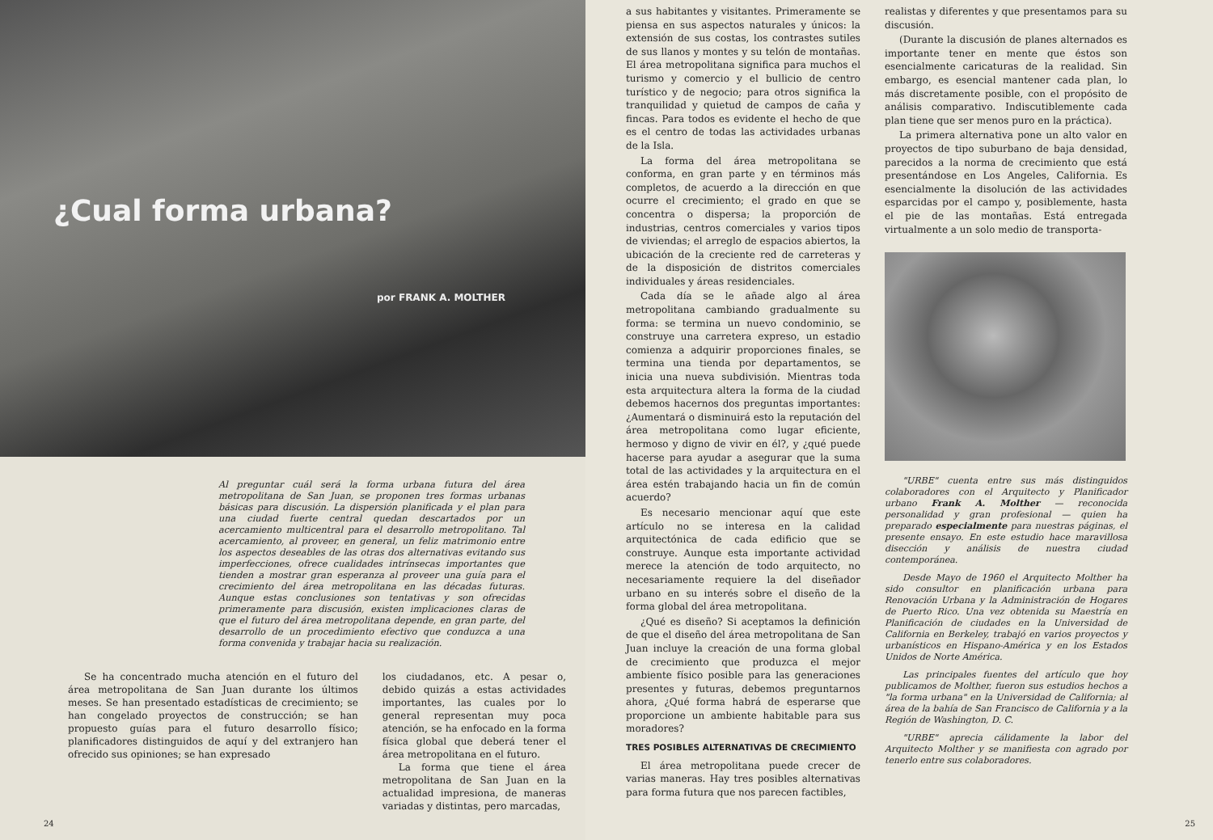¿Cual forma urbana?
por FRANK A. MOLTHER
Al preguntar cuál será la forma urbana futura del área metropolitana de San Juan, se proponen tres formas urbanas básicas para discusión. La dispersión planificada y el plan para una ciudad fuerte central quedan descartados por un acercamiento multicentral para el desarrollo metropolitano. Tal acercamiento, al proveer, en general, un feliz matrimonio entre los aspectos deseables de las otras dos alternativas evitando sus imperfecciones, ofrece cualidades intrínsecas importantes que tienden a mostrar gran esperanza al proveer una guía para el crecimiento del área metropolitana en las décadas futuras. Aunque estas conclusiones son tentativas y son ofrecidas primeramente para discusión, existen implicaciones claras de que el futuro del área metropolitana depende, en gran parte, del desarrollo de un procedimiento efectivo que conduzca a una forma convenida y trabajar hacia su realización.
Se ha concentrado mucha atención en el futuro del área metropolitana de San Juan durante los últimos meses. Se han presentado estadísticas de crecimiento; se han congelado proyectos de construcción; se han propuesto guías para el futuro desarrollo físico; planificadores distinguidos de aquí y del extranjero han ofrecido sus opiniones; se han expresado
los ciudadanos, etc. A pesar o, debido quizás a estas actividades importantes, las cuales por lo general representan muy poca atención, se ha enfocado en la forma física global que deberá tener el área metropolitana en el futuro.
La forma que tiene el área metropolitana de San Juan en la actualidad impresiona, de maneras variadas y distintas, pero marcadas,
24
a sus habitantes y visitantes. Primeramente se piensa en sus aspectos naturales y únicos: la extensión de sus costas, los contrastes sutiles de sus llanos y montes y su telón de montañas. El área metropolitana significa para muchos el turismo y comercio y el bullicio de centro turístico y de negocio; para otros significa la tranquilidad y quietud de campos de caña y fincas. Para todos es evidente el hecho de que es el centro de todas las actividades urbanas de la Isla.
La forma del área metropolitana se conforma, en gran parte y en términos más completos, de acuerdo a la dirección en que ocurre el crecimiento; el grado en que se concentra o dispersa; la proporción de industrias, centros comerciales y varios tipos de viviendas; el arreglo de espacios abiertos, la ubicación de la creciente red de carreteras y de la disposición de distritos comerciales individuales y áreas residenciales.
Cada día se le añade algo al área metropolitana cambiando gradualmente su forma: se termina un nuevo condominio, se construye una carretera expreso, un estadio comienza a adquirir proporciones finales, se termina una tienda por departamentos, se inicia una nueva subdivisión. Mientras toda esta arquitectura altera la forma de la ciudad debemos hacernos dos preguntas importantes: ¿Aumentará o disminuirá esto la reputación del área metropolitana como lugar eficiente, hermoso y digno de vivir en él?, y ¿qué puede hacerse para ayudar a asegurar que la suma total de las actividades y la arquitectura en el área estén trabajando hacia un fin de común acuerdo?
Es necesario mencionar aquí que este artículo no se interesa en la calidad arquitectónica de cada edificio que se construye. Aunque esta importante actividad merece la atención de todo arquitecto, no necesariamente requiere la del diseñador urbano en su interés sobre el diseño de la forma global del área metropolitana.
¿Qué es diseño? Si aceptamos la definición de que el diseño del área metropolitana de San Juan incluye la creación de una forma global de crecimiento que produzca el mejor ambiente físico posible para las generaciones presentes y futuras, debemos preguntarnos ahora, ¿Qué forma habrá de esperarse que proporcione un ambiente habitable para sus moradores?
TRES POSIBLES ALTERNATIVAS DE CRECIMIENTO
El área metropolitana puede crecer de varias maneras. Hay tres posibles alternativas para forma futura que nos parecen factibles,
realistas y diferentes y que presentamos para su discusión.
(Durante la discusión de planes alternados es importante tener en mente que éstos son esencialmente caricaturas de la realidad. Sin embargo, es esencial mantener cada plan, lo más discretamente posible, con el propósito de análisis comparativo. Indiscutiblemente cada plan tiene que ser menos puro en la práctica).
La primera alternativa pone un alto valor en proyectos de tipo suburbano de baja densidad, parecidos a la norma de crecimiento que está presentándose en Los Angeles, California. Es esencialmente la disolución de las actividades esparcidas por el campo y, posiblemente, hasta el pie de las montañas. Está entregada virtualmente a un solo medio de transporta-
"URBE" cuenta entre sus más distinguidos colaboradores con el Arquitecto y Planificador urbano Frank A. Molther — reconocida personalidad y gran profesional — quien ha preparado especialmente para nuestras páginas, el presente ensayo. En este estudio hace maravillosa disección y análisis de nuestra ciudad contemporánea.
Desde Mayo de 1960 el Arquitecto Molther ha sido consultor en planificación urbana para Renovación Urbana y la Administración de Hogares de Puerto Rico. Una vez obtenida su Maestría en Planificación de ciudades en la Universidad de California en Berkeley, trabajó en varios proyectos y urbanísticos en Hispano-América y en los Estados Unidos de Norte América.
Las principales fuentes del artículo que hoy publicamos de Molther, fueron sus estudios hechos a "la forma urbana" en la Universidad de California; al área de la bahía de San Francisco de California y a la Región de Washington, D. C.
"URBE" aprecia cálidamente la labor del Arquitecto Molther y se manifiesta con agrado por tenerlo entre sus colaboradores.
25